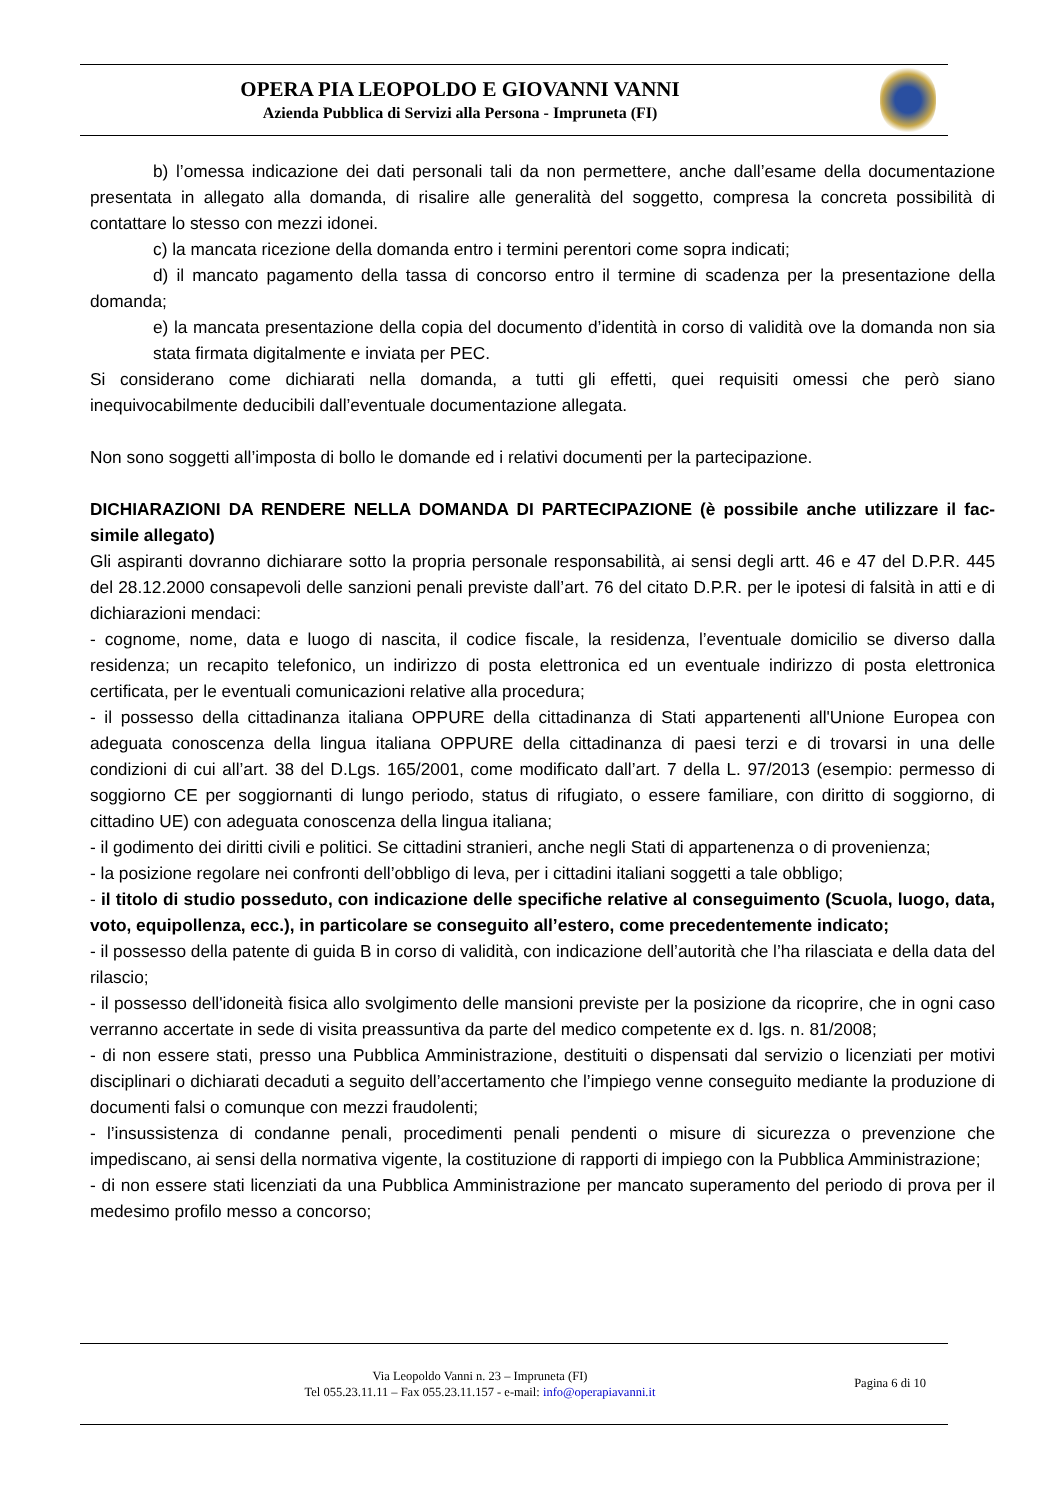OPERA PIA LEOPOLDO E GIOVANNI VANNI
Azienda Pubblica di Servizi alla Persona - Impruneta (FI)
b) l’omessa indicazione dei dati personali tali da non permettere, anche dall’esame della documentazione presentata in allegato alla domanda, di risalire alle generalità del soggetto, compresa la concreta possibilità di contattare lo stesso con mezzi idonei.
c) la mancata ricezione della domanda entro i termini perentori come sopra indicati;
d) il mancato pagamento della tassa di concorso entro il termine di scadenza per la presentazione della domanda;
e) la mancata presentazione della copia del documento d’identità in corso di validità ove la domanda non sia stata firmata digitalmente e inviata per PEC.
Si considerano come dichiarati nella domanda, a tutti gli effetti, quei requisiti omessi che però siano inequivocabilmente deducibili dall’eventuale documentazione allegata.
Non sono soggetti all’imposta di bollo le domande ed i relativi documenti per la partecipazione.
DICHIARAZIONI DA RENDERE NELLA DOMANDA DI PARTECIPAZIONE (è possibile anche utilizzare il fac-simile allegato)
Gli aspiranti dovranno dichiarare sotto la propria personale responsabilità, ai sensi degli artt. 46 e 47 del D.P.R. 445 del 28.12.2000 consapevoli delle sanzioni penali previste dall’art. 76 del citato D.P.R. per le ipotesi di falsità in atti e di dichiarazioni mendaci:
- cognome, nome, data e luogo di nascita, il codice fiscale, la residenza, l’eventuale domicilio se diverso dalla residenza; un recapito telefonico, un indirizzo di posta elettronica ed un eventuale indirizzo di posta elettronica certificata, per le eventuali comunicazioni relative alla procedura;
- il possesso della cittadinanza italiana OPPURE della cittadinanza di Stati appartenenti all'Unione Europea con adeguata conoscenza della lingua italiana OPPURE della cittadinanza di paesi terzi e di trovarsi in una delle condizioni di cui all’art. 38 del D.Lgs. 165/2001, come modificato dall’art. 7 della L. 97/2013 (esempio: permesso di soggiorno CE per soggiornanti di lungo periodo, status di rifugiato, o essere familiare, con diritto di soggiorno, di cittadino UE) con adeguata conoscenza della lingua italiana;
- il godimento dei diritti civili e politici. Se cittadini stranieri, anche negli Stati di appartenenza o di provenienza;
- la posizione regolare nei confronti dell’obbligo di leva, per i cittadini italiani soggetti a tale obbligo;
- il titolo di studio posseduto, con indicazione delle specifiche relative al conseguimento (Scuola, luogo, data, voto, equipollenza, ecc.), in particolare se conseguito all’estero, come precedentemente indicato;
- il possesso della patente di guida B in corso di validità, con indicazione dell’autorità che l’ha rilasciata e della data del rilascio;
- il possesso dell'idoneità fisica allo svolgimento delle mansioni previste per la posizione da ricoprire, che in ogni caso verranno accertate in sede di visita preassuntiva da parte del medico competente ex d. lgs. n. 81/2008;
- di non essere stati, presso una Pubblica Amministrazione, destituiti o dispensati dal servizio o licenziati per motivi disciplinari o dichiarati decaduti a seguito dell’accertamento che l’impiego venne conseguito mediante la produzione di documenti falsi o comunque con mezzi fraudolenti;
- l’insussistenza di condanne penali, procedimenti penali pendenti o misure di sicurezza o prevenzione che impediscano, ai sensi della normativa vigente, la costituzione di rapporti di impiego con la Pubblica Amministrazione;
- di non essere stati licenziati da una Pubblica Amministrazione per mancato superamento del periodo di prova per il medesimo profilo messo a concorso;
Via Leopoldo Vanni n. 23 – Impruneta (FI)
Tel 055.23.11.11 – Fax 055.23.11.157 - e-mail: info@operapiavanni.it
Pagina 6 di 10